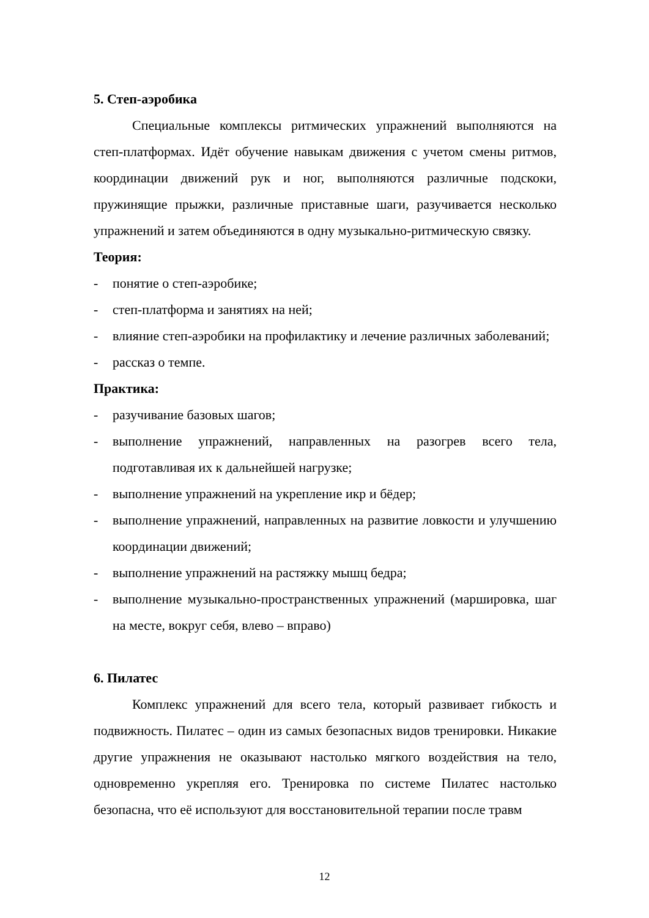5. Степ-аэробика
Специальные комплексы ритмических упражнений выполняются на степ-платформах. Идёт обучение навыкам движения с учетом смены ритмов, координации движений рук и ног, выполняются различные подскоки, пружинящие прыжки, различные приставные шаги, разучивается несколько упражнений и затем объединяются в одну музыкально-ритмическую связку.
Теория:
- понятие о степ-аэробике;
- степ-платформа и занятиях на ней;
- влияние степ-аэробики на профилактику и лечение различных заболеваний;
- рассказ о темпе.
Практика:
- разучивание базовых шагов;
- выполнение упражнений, направленных на разогрев всего тела, подготавливая их к дальнейшей нагрузке;
- выполнение упражнений на укрепление икр и бёдер;
- выполнение упражнений, направленных на развитие ловкости и улучшению координации движений;
- выполнение упражнений на растяжку мышц бедра;
- выполнение музыкально-пространственных упражнений (маршировка, шаг на месте, вокруг себя, влево – вправо)
6. Пилатес
Комплекс упражнений для всего тела, который развивает гибкость и подвижность. Пилатес – один из самых безопасных видов тренировки. Никакие другие упражнения не оказывают настолько мягкого воздействия на тело, одновременно укрепляя его. Тренировка по системе Пилатес настолько безопасна, что её используют для восстановительной терапии после травм
12